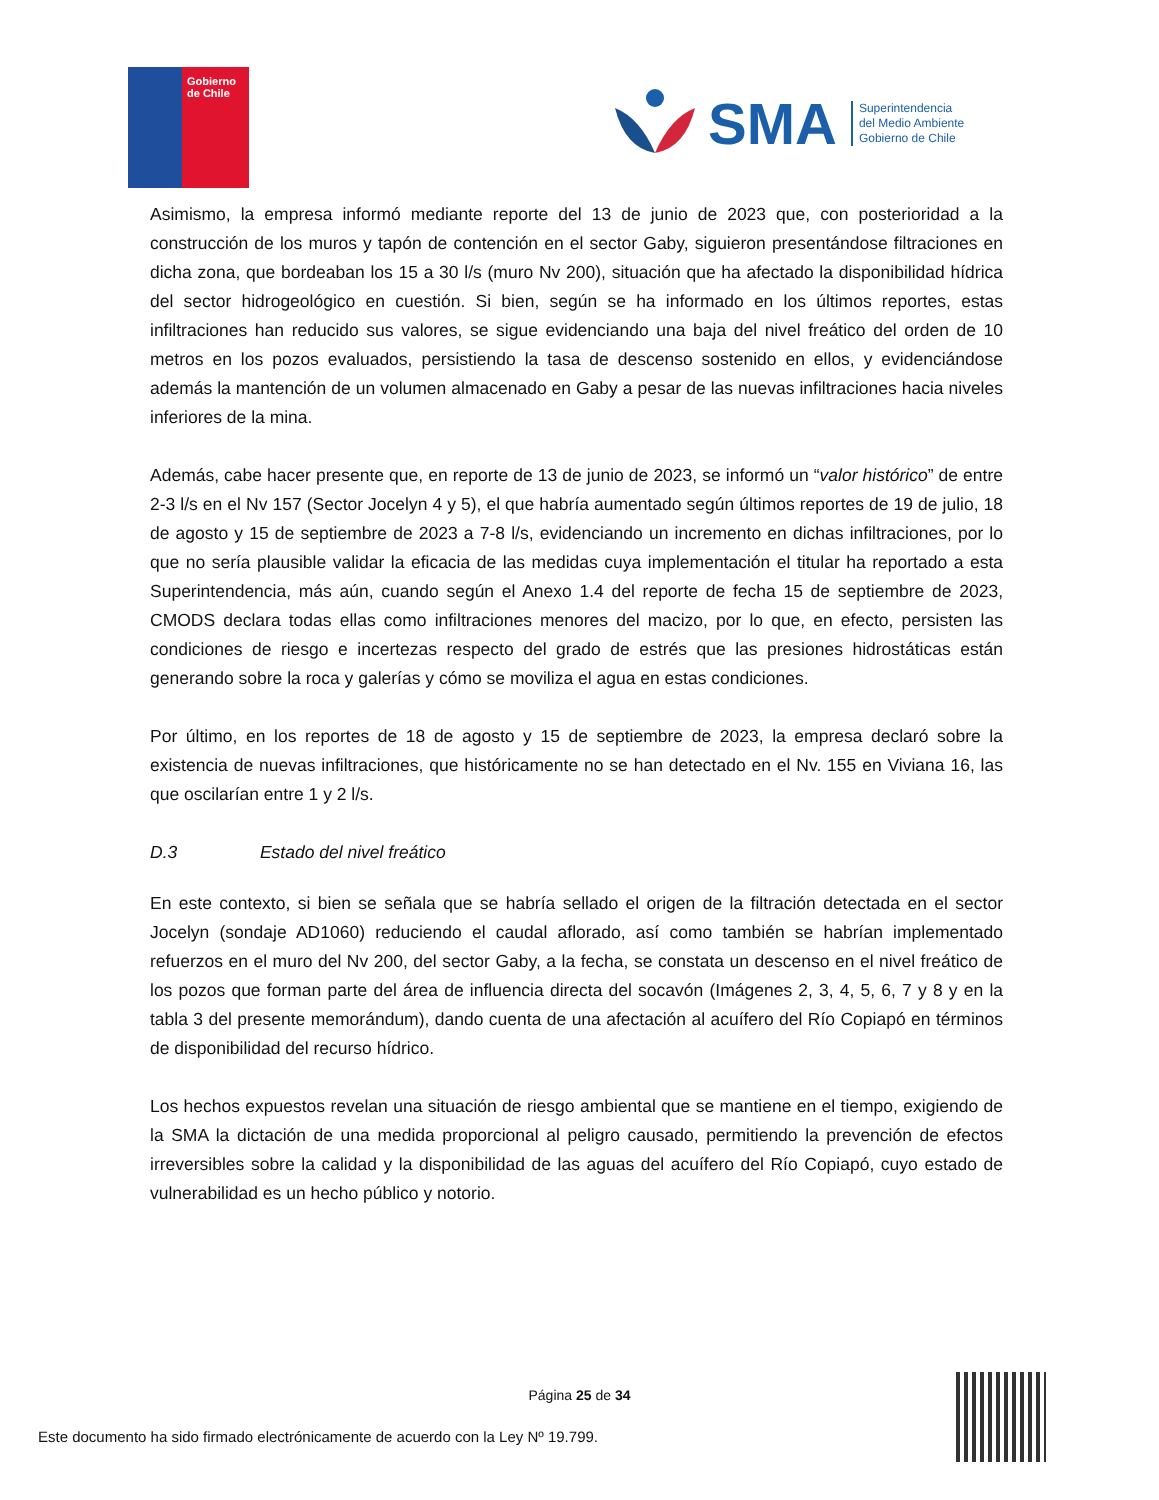Gobierno
de Chile
SMA
Superintendencia
del Medio Ambiente
Gobierno de Chile
Asimismo, la empresa informó mediante reporte del 13 de junio de 2023 que, con posterioridad a la construcción de los muros y tapón de contención en el sector Gaby, siguieron presentándose filtraciones en dicha zona, que bordeaban los 15 a 30 l/s (muro Nv 200), situación que ha afectado la disponibilidad hídrica del sector hidrogeológico en cuestión. Si bien, según se ha informado en los últimos reportes, estas infiltraciones han reducido sus valores, se sigue evidenciando una baja del nivel freático del orden de 10 metros en los pozos evaluados, persistiendo la tasa de descenso sostenido en ellos, y evidenciándose además la mantención de un volumen almacenado en Gaby a pesar de las nuevas infiltraciones hacia niveles inferiores de la mina.
Además, cabe hacer presente que, en reporte de 13 de junio de 2023, se informó un “valor histórico” de entre 2-3 l/s en el Nv 157 (Sector Jocelyn 4 y 5), el que habría aumentado según últimos reportes de 19 de julio, 18 de agosto y 15 de septiembre de 2023 a 7-8 l/s, evidenciando un incremento en dichas infiltraciones, por lo que no sería plausible validar la eficacia de las medidas cuya implementación el titular ha reportado a esta Superintendencia, más aún, cuando según el Anexo 1.4 del reporte de fecha 15 de septiembre de 2023, CMODS declara todas ellas como infiltraciones menores del macizo, por lo que, en efecto, persisten las condiciones de riesgo e incertezas respecto del grado de estrés que las presiones hidrostáticas están generando sobre la roca y galerías y cómo se moviliza el agua en estas condiciones.
Por último, en los reportes de 18 de agosto y 15 de septiembre de 2023, la empresa declaró sobre la existencia de nuevas infiltraciones, que históricamente no se han detectado en el Nv. 155 en Viviana 16, las que oscilarían entre 1 y 2 l/s.
D.3 Estado del nivel freático
En este contexto, si bien se señala que se habría sellado el origen de la filtración detectada en el sector Jocelyn (sondaje AD1060) reduciendo el caudal aflorado, así como también se habrían implementado refuerzos en el muro del Nv 200, del sector Gaby, a la fecha, se constata un descenso en el nivel freático de los pozos que forman parte del área de influencia directa del socavón (Imágenes 2, 3, 4, 5, 6, 7 y 8 y en la tabla 3 del presente memorándum), dando cuenta de una afectación al acuífero del Río Copiapó en términos de disponibilidad del recurso hídrico.
Los hechos expuestos revelan una situación de riesgo ambiental que se mantiene en el tiempo, exigiendo de la SMA la dictación de una medida proporcional al peligro causado, permitiendo la prevención de efectos irreversibles sobre la calidad y la disponibilidad de las aguas del acuífero del Río Copiapó, cuyo estado de vulnerabilidad es un hecho público y notorio.
Página 25 de 34
Este documento ha sido firmado electrónicamente de acuerdo con la Ley Nº 19.799.